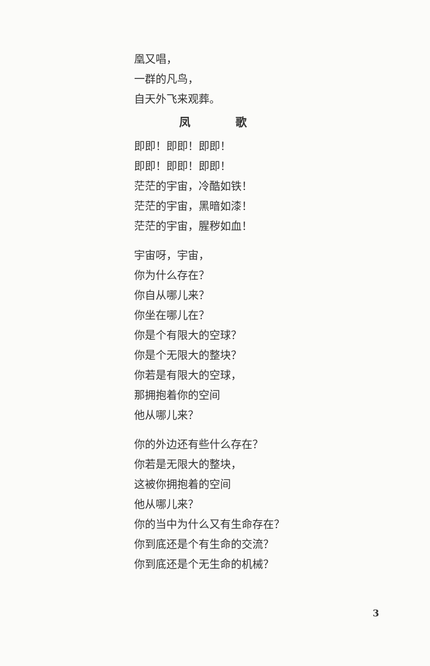凰又唱，
一群的凡鸟，
自天外飞来观葬。
凤 歌
即即！即即！即即！
即即！即即！即即！
茫茫的宇宙，冷酷如铁！
茫茫的宇宙，黑暗如漆！
茫茫的宇宙，腥秽如血！
宇宙呀，宇宙，
你为什么存在？
你自从哪儿来？
你坐在哪儿在？
你是个有限大的空球？
你是个无限大的整块？
你若是有限大的空球，
那拥抱着你的空间
他从哪儿来？
你的外边还有些什么存在？
你若是无限大的整块，
这被你拥抱着的空间
他从哪儿来？
你的当中为什么又有生命存在？
你到底还是个有生命的交流？
你到底还是个无生命的机械？
3